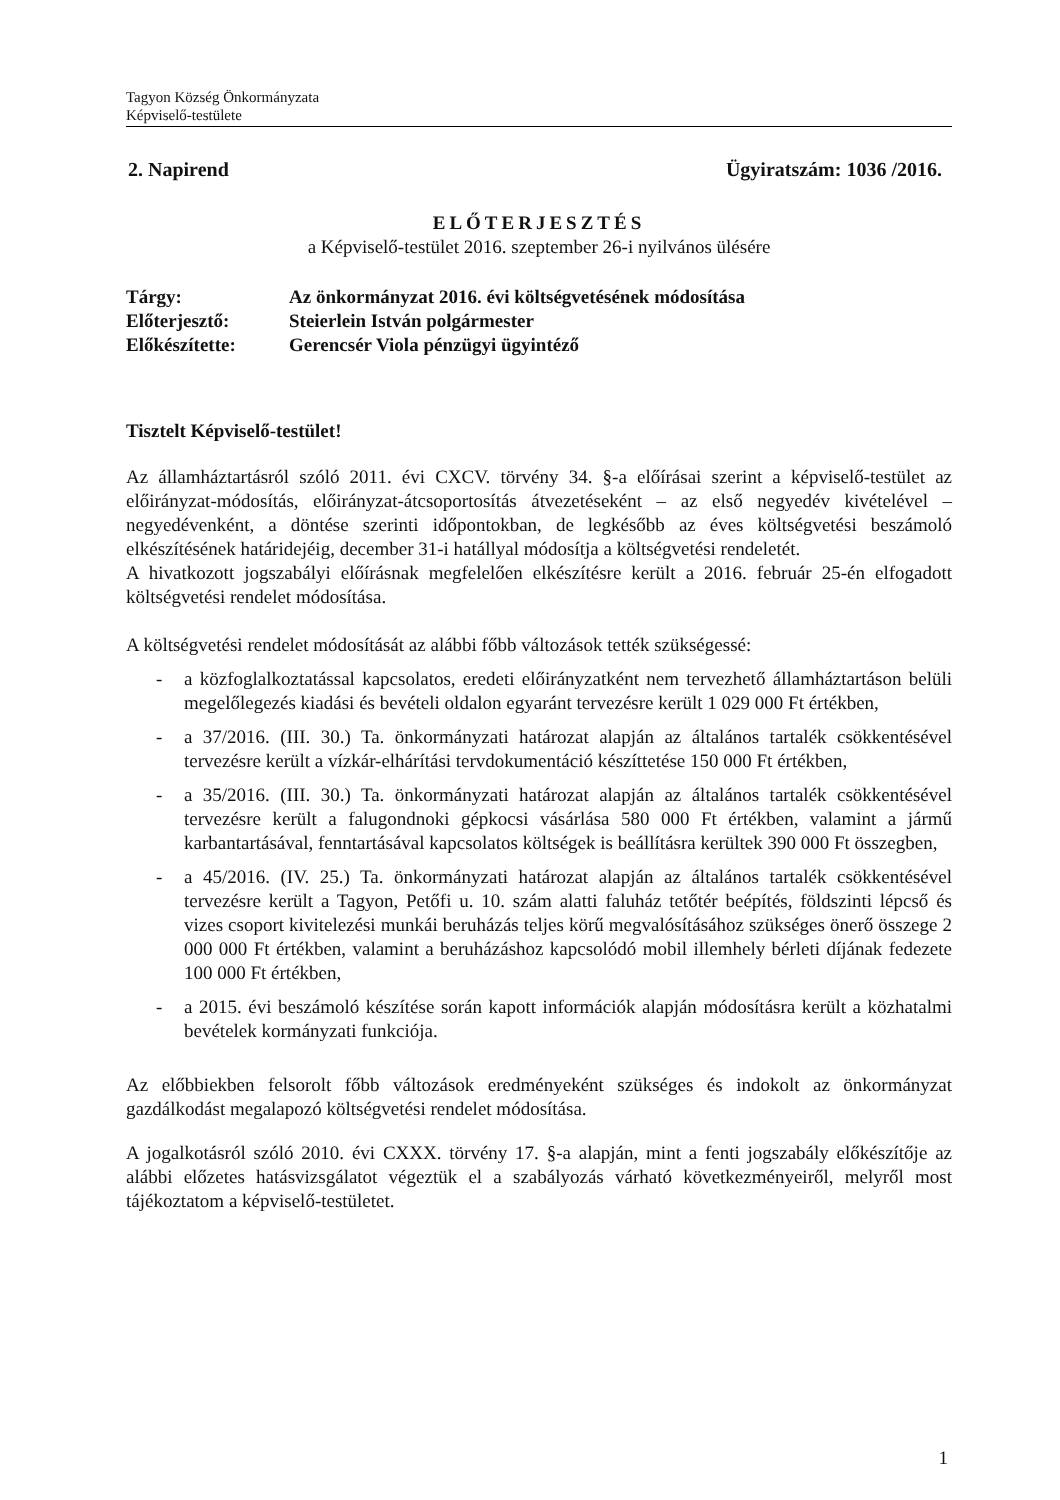Tagyon Község Önkormányzata
Képviselő-testülete
2. Napirend Ügyiratszám: 1036 /2016.
ELŐTERJESZTÉS
a Képviselő-testület 2016. szeptember 26-i nyilvános ülésére
| Tárgy: | Az önkormányzat 2016. évi költségvetésének módosítása |
| Előterjesztő: | Steierlein István polgármester |
| Előkészítette: | Gerencsér Viola pénzügyi ügyintéző |
Tisztelt Képviselő-testület!
Az államháztartásról szóló 2011. évi CXCV. törvény 34. §-a előírásai szerint a képviselő-testület az előirányzat-módosítás, előirányzat-átcsoportosítás átvezetéseként – az első negyedév kivételével – negyedévenként, a döntése szerinti időpontokban, de legkésőbb az éves költségvetési beszámoló elkészítésének határidejéig, december 31-i hatállyal módosítja a költségvetési rendeletét.
A hivatkozott jogszabályi előírásnak megfelelően elkészítésre került a 2016. február 25-én elfogadott költségvetési rendelet módosítása.
A költségvetési rendelet módosítását az alábbi főbb változások tették szükségessé:
- a közfoglalkoztatással kapcsolatos, eredeti előirányzatként nem tervezhető államháztartáson belüli megelőlegezés kiadási és bevételi oldalon egyaránt tervezésre került 1 029 000 Ft értékben,
- a 37/2016. (III. 30.) Ta. önkormányzati határozat alapján az általános tartalék csökkentésével tervezésre került a vízkár-elhárítási tervdokumentáció készíttetése 150 000 Ft értékben,
- a 35/2016. (III. 30.) Ta. önkormányzati határozat alapján az általános tartalék csökkentésével tervezésre került a falugondnoki gépkocsi vásárlása 580 000 Ft értékben, valamint a jármű karbantartásával, fenntartásával kapcsolatos költségek is beállításra kerültek 390 000 Ft összegben,
- a 45/2016. (IV. 25.) Ta. önkormányzati határozat alapján az általános tartalék csökkentésével tervezésre került a Tagyon, Petőfi u. 10. szám alatti faluház tetőtér beépítés, földszinti lépcső és vizes csoport kivitelezési munkái beruházás teljes körű megvalósításához szükséges önerő összege 2 000 000 Ft értékben, valamint a beruházáshoz kapcsolódó mobil illemhely bérleti díjának fedezete 100 000 Ft értékben,
- a 2015. évi beszámoló készítése során kapott információk alapján módosításra került a közhatalmi bevételek kormányzati funkciója.
Az előbbiekben felsorolt főbb változások eredményeként szükséges és indokolt az önkormányzat gazdálkodást megalapozó költségvetési rendelet módosítása.
A jogalkotásról szóló 2010. évi CXXX. törvény 17. §-a alapján, mint a fenti jogszabály előkészítője az alábbi előzetes hatásvizsgálatot végeztük el a szabályozás várható következményeiről, melyről most tájékoztatom a képviselő-testületet.
1